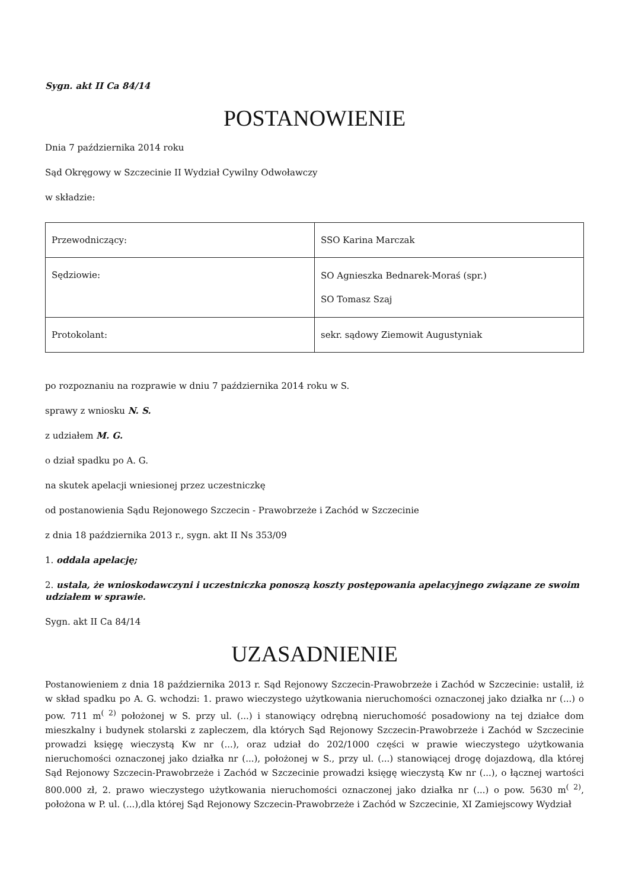Sygn. akt II Ca 84/14
POSTANOWIENIE
Dnia 7 października 2014 roku
Sąd Okręgowy w Szczecinie II Wydział Cywilny Odwoławczy
w składzie:
| Przewodniczący: | SSO Karina Marczak |
| Sędziowie: | SO Agnieszka Bednarek-Moraś (spr.) SO Tomasz Szaj |
| Protokolant: | sekr. sądowy Ziemowit Augustyniak |
po rozpoznaniu na rozprawie w dniu 7 października 2014 roku w S.
sprawy z wniosku N. S.
z udziałem M. G.
o dział spadku po A. G.
na skutek apelacji wniesionej przez uczestniczkę
od postanowienia Sądu Rejonowego Szczecin - Prawobrzeże i Zachód w Szczecinie
z dnia 18 października 2013 r., sygn. akt II Ns 353/09
1. oddala apelację;
2. ustala, że wnioskodawczyni i uczestniczka ponoszą koszty postępowania apelacyjnego związane ze swoim udziałem w sprawie.
Sygn. akt II Ca 84/14
UZASADNIENIE
Postanowieniem z dnia 18 października 2013 r. Sąd Rejonowy Szczecin-Prawobrzeże i Zachód w Szczecinie: ustalił, iż w skład spadku po A. G. wchodzi: 1. prawo wieczystego użytkowania nieruchomości oznaczonej jako działka nr (...) o pow. 711 m<sup>( 2)</sup> położonej w S. przy ul. (...) i stanowiący odrębną nieruchomość posadowiony na tej działce dom mieszkalny i budynek stolarski z zapleczem, dla których Sąd Rejonowy Szczecin-Prawobrzeże i Zachód w Szczecinie prowadzi księgę wieczystą Kw nr (...), oraz udział do 202/1000 części w prawie wieczystego użytkowania nieruchomości oznaczonej jako działka nr (...), położonej w S., przy ul. (...) stanowiącej drogę dojazdową, dla której Sąd Rejonowy Szczecin-Prawobrzeże i Zachód w Szczecinie prowadzi księgę wieczystą Kw nr (...), o łącznej wartości 800.000 zł, 2. prawo wieczystego użytkowania nieruchomości oznaczonej jako działka nr (...) o pow. 5630 m<sup>( 2)</sup>, położona w P. ul. (...),dla której Sąd Rejonowy Szczecin-Prawobrzeże i Zachód w Szczecinie, XI Zamiejscowy Wydział